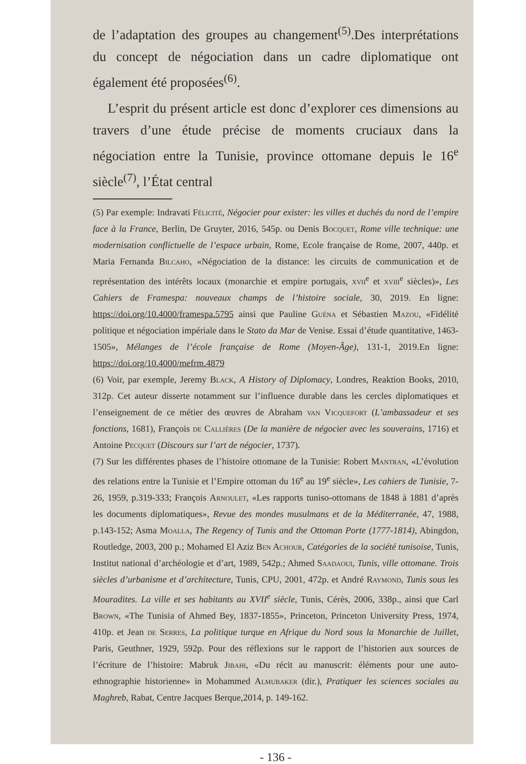de l’adaptation des groupes au changement<sup>(5)</sup>.Des interprétations du concept de négociation dans un cadre diplomatique ont également été proposées<sup>(6)</sup>.
L’esprit du présent article est donc d’explorer ces dimensions au travers d’une étude précise de moments cruciaux dans la négociation entre la Tunisie, province ottomane depuis le 16<sup>e</sup> siècle<sup>(7)</sup>, l’État central
(5) Par exemple: Indravati Félicité, Négocier pour exister: les villes et duchés du nord de l’empire face à la France, Berlin, De Gruyter, 2016, 545p. ou Denis Bocquet, Rome ville technique: une modernisation conflictuelle de l’espace urbain, Rome, Ecole française de Rome, 2007, 440p. et Maria Fernanda Bilcaho, «Négociation de la distance: les circuits de communication et de représentation des intérêts locaux (monarchie et empire portugais, xvii<sup>e</sup> et xviii<sup>e</sup> siècles)», Les Cahiers de Framespa: nouveaux champs de l’histoire sociale, 30, 2019. En ligne: https://doi.org/10.4000/framespa.5795 ainsi que Pauline Guéna et Sébastien Mazou, «Fidélité politique et négociation impériale dans le Stato da Mar de Venise. Essai d’étude quantitative, 1463-1505», Mélanges de l’école française de Rome (Moyen-Âge), 131-1, 2019.En ligne: https://doi.org/10.4000/mefrm.4879
(6) Voir, par exemple, Jeremy Black, A History of Diplomacy, Londres, Reaktion Books, 2010, 312p. Cet auteur disserte notamment sur l’influence durable dans les cercles diplomatiques et l’enseignement de ce métier des œuvres de Abraham van Vicquefort (L’ambassadeur et ses fonctions, 1681), François de Callières (De la manière de négocier avec les souverains, 1716) et Antoine Pecquet (Discours sur l’art de négocier, 1737).
(7) Sur les différentes phases de l’histoire ottomane de la Tunisie: Robert Mantran, «L’évolution des relations entre la Tunisie et l’Empire ottoman du 16<sup>e</sup> au 19<sup>e</sup> siècle», Les cahiers de Tunisie, 7-26, 1959, p.319-333; François Arnoulet, «Les rapports tuniso-ottomans de 1848 à 1881 d’après les documents diplomatiques», Revue des mondes musulmans et de la Méditerranée, 47, 1988, p.143-152; Asma Moalla, The Regency of Tunis and the Ottoman Porte (1777-1814), Abingdon, Routledge, 2003, 200 p.; Mohamed El Aziz Ben Achour, Catégories de la société tunisoise, Tunis, Institut national d’archéologie et d’art, 1989, 542p.; Ahmed Saadaoui, Tunis, ville ottomane. Trois siècles d’urbanisme et d’architecture, Tunis, CPU, 2001, 472p. et André Raymond, Tunis sous les Mouradites. La ville et ses habitants au XVII<sup>e</sup> siècle, Tunis, Cérès, 2006, 338p., ainsi que Carl Brown, «The Tunisia of Ahmed Bey, 1837-1855», Princeton, Princeton University Press, 1974, 410p. et Jean de Serres, La politique turque en Afrique du Nord sous la Monarchie de Juillet, Paris, Geuthner, 1929, 592p. Pour des réflexions sur le rapport de l’historien aux sources de l’écriture de l’histoire: Mabruk Jibahi, «Du récit au manuscrit: éléments pour une auto-ethnographie historienne» in Mohammed Almubaker (dir.), Pratiquer les sciences sociales au Maghreb, Rabat, Centre Jacques Berque,2014, p. 149-162.
- 136 -